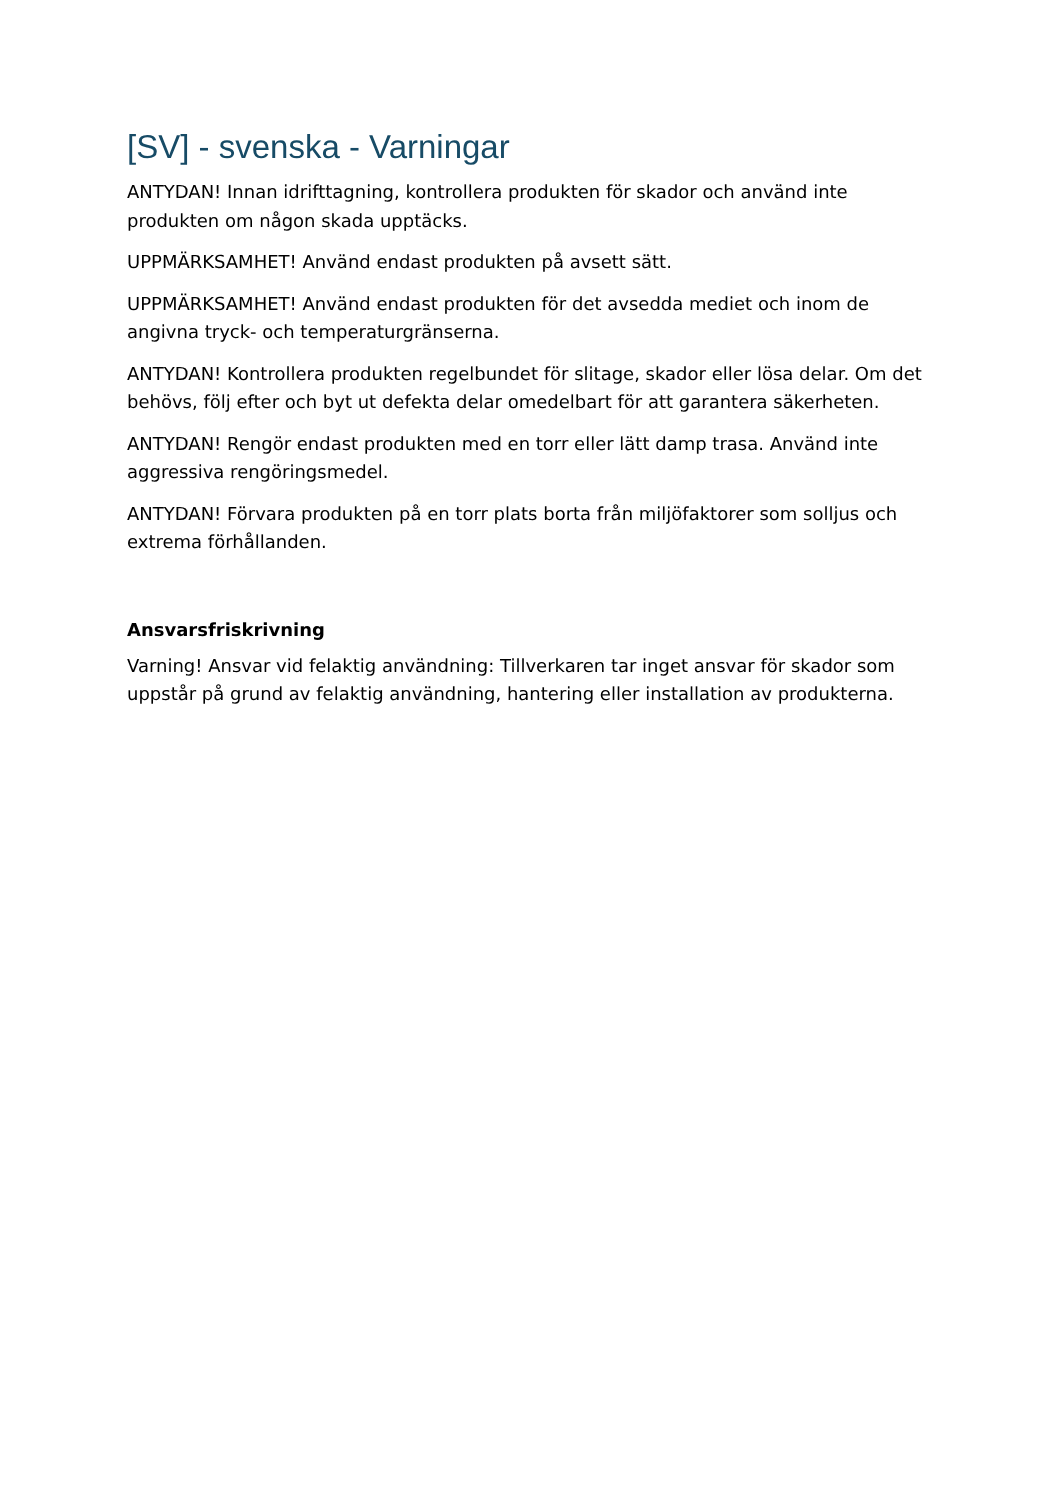[SV] - svenska - Varningar
ANTYDAN! Innan idrifttagning, kontrollera produkten för skador och använd inte produkten om någon skada upptäcks.
UPPMÄRKSAMHET! Använd endast produkten på avsett sätt.
UPPMÄRKSAMHET! Använd endast produkten för det avsedda mediet och inom de angivna tryck- och temperaturgränserna.
ANTYDAN! Kontrollera produkten regelbundet för slitage, skador eller lösa delar. Om det behövs, följ efter och byt ut defekta delar omedelbart för att garantera säkerheten.
ANTYDAN! Rengör endast produkten med en torr eller lätt damp trasa. Använd inte aggressiva rengöringsmedel.
ANTYDAN! Förvara produkten på en torr plats borta från miljöfaktorer som solljus och extrema förhållanden.
Ansvarsfriskrivning
Varning! Ansvar vid felaktig användning: Tillverkaren tar inget ansvar för skador som uppstår på grund av felaktig användning, hantering eller installation av produkterna.